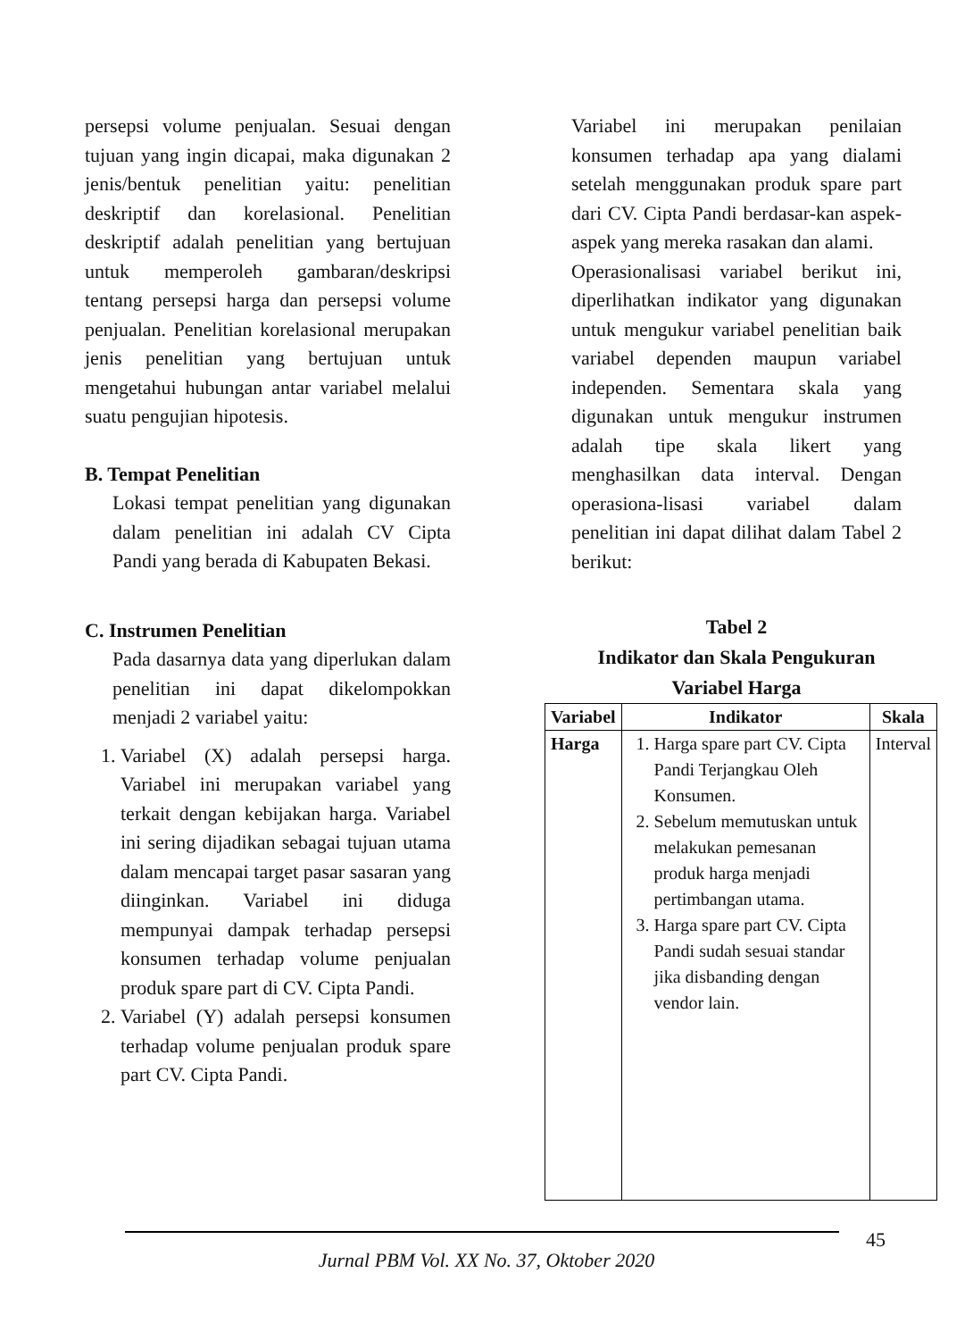persepsi volume penjualan. Sesuai dengan tujuan yang ingin dicapai, maka digunakan 2 jenis/bentuk penelitian yaitu: penelitian deskriptif dan korelasional. Penelitian deskriptif adalah penelitian yang bertujuan untuk memperoleh gambaran/deskripsi tentang persepsi harga dan persepsi volume penjualan. Penelitian korelasional merupakan jenis penelitian yang bertujuan untuk mengetahui hubungan antar variabel melalui suatu pengujian hipotesis.
B. Tempat Penelitian
Lokasi tempat penelitian yang digunakan dalam penelitian ini adalah CV Cipta Pandi yang berada di Kabupaten Bekasi.
C. Instrumen Penelitian
Pada dasarnya data yang diperlukan dalam penelitian ini dapat dikelompokkan menjadi 2 variabel yaitu:
1. Variabel (X) adalah persepsi harga. Variabel ini merupakan variabel yang terkait dengan kebijakan harga. Variabel ini sering dijadikan sebagai tujuan utama dalam mencapai target pasar sasaran yang diinginkan. Variabel ini diduga mempunyai dampak terhadap persepsi konsumen terhadap volume penjualan produk spare part di CV. Cipta Pandi.
2. Variabel (Y) adalah persepsi konsumen terhadap volume penjualan produk spare part CV. Cipta Pandi.
Variabel ini merupakan penilaian konsumen terhadap apa yang dialami setelah menggunakan produk spare part dari CV. Cipta Pandi berdasar-kan aspek-aspek yang mereka rasakan dan alami.
Operasionalisasi variabel berikut ini, diperlihatkan indikator yang digunakan untuk mengukur variabel penelitian baik variabel dependen maupun variabel independen. Sementara skala yang digunakan untuk mengukur instrumen adalah tipe skala likert yang menghasilkan data interval. Dengan operasiona-lisasi variabel dalam penelitian ini dapat dilihat dalam Tabel 2 berikut:
Tabel 2
Indikator dan Skala Pengukuran
Variabel Harga
| Variabel | Indikator | Skala |
| --- | --- | --- |
| Harga | 1. Harga spare part CV. Cipta Pandi Terjangkau Oleh Konsumen. 2. Sebelum memutuskan untuk melakukan pemesanan produk harga menjadi pertimbangan utama. 3. Harga spare part CV. Cipta Pandi sudah sesuai standar jika disbanding dengan vendor lain. | Interval |
45
Jurnal PBM Vol. XX No. 37, Oktober 2020